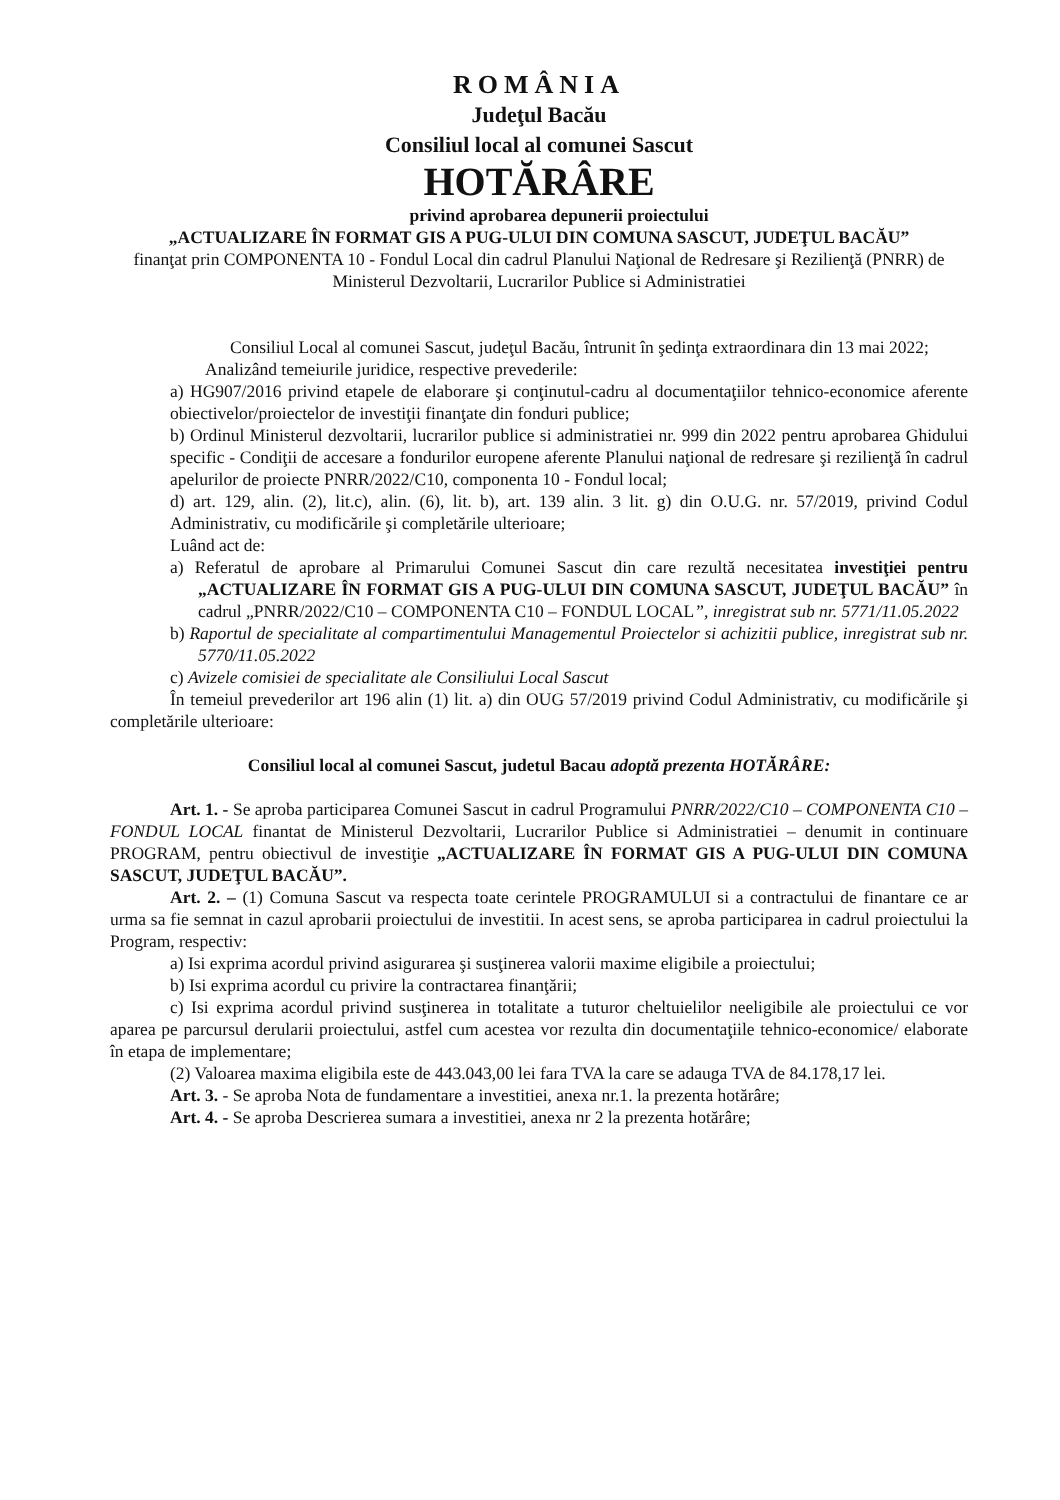ROMÂNIA
Judeţul Bacău
Consiliul local al comunei Sascut
HOTĂRÂRE
privind aprobarea depunerii proiectului
„ACTUALIZARE ÎN FORMAT GIS A PUG-ULUI DIN COMUNA SASCUT, JUDEŢUL BACĂU”
finanţat prin COMPONENTA 10 - Fondul Local din cadrul Planului Naţional de Redresare şi Rezilienţă (PNRR) de Ministerul Dezvoltarii, Lucrarilor Publice si Administratiei
Consiliul Local al comunei Sascut, judeţul Bacău, întrunit în şedinţa extraordinara din 13 mai 2022;
Analizând temeiurile juridice, respective prevederile:
a) HG907/2016 privind etapele de elaborare şi conţinutul-cadru al documentaţiilor tehnico-economice aferente obiectivelor/proiectelor de investiţii finanţate din fonduri publice;
b) Ordinul Ministerul dezvoltarii, lucrarilor publice si administratiei nr. 999 din 2022 pentru aprobarea Ghidului specific - Condiţii de accesare a fondurilor europene aferente Planului naţional de redresare şi rezilienţă în cadrul apelurilor de proiecte PNRR/2022/C10, componenta 10 - Fondul local;
d) art. 129, alin. (2), lit.c), alin. (6), lit. b), art. 139 alin. 3 lit. g) din O.U.G. nr. 57/2019, privind Codul Administrativ, cu modificările şi completările ulterioare;
Luând act de:
a) Referatul de aprobare al Primarului Comunei Sascut din care rezultă necesitatea investiţiei pentru „ACTUALIZARE ÎN FORMAT GIS A PUG-ULUI DIN COMUNA SASCUT, JUDEŢUL BACĂU” în cadrul „PNRR/2022/C10 – COMPONENTA C10 – FONDUL LOCAL”, inregistrat sub nr. 5771/11.05.2022
b) Raportul de specialitate al compartimentului Managementul Proiectelor si achizitii publice, inregistrat sub nr. 5770/11.05.2022
c) Avizele comisiei de specialitate ale Consiliului Local Sascut
În temeiul prevederilor art 196 alin (1) lit. a) din OUG 57/2019 privind Codul Administrativ, cu modificările şi completările ulterioare:
Consiliul local al comunei Sascut, judetul Bacau adoptă prezenta HOTĂRÂRE:
Art. 1. - Se aproba participarea Comunei Sascut in cadrul Programului PNRR/2022/C10 – COMPONENTA C10 – FONDUL LOCAL finantat de Ministerul Dezvoltarii, Lucrarilor Publice si Administratiei – denumit in continuare PROGRAM, pentru obiectivul de investiţie „ACTUALIZARE ÎN FORMAT GIS A PUG-ULUI DIN COMUNA SASCUT, JUDEŢUL BACĂU”.
Art. 2. – (1) Comuna Sascut va respecta toate cerintele PROGRAMULUI si a contractului de finantare ce ar urma sa fie semnat in cazul aprobarii proiectului de investitii. In acest sens, se aproba participarea in cadrul proiectului la Program, respectiv:
a) Isi exprima acordul privind asigurarea şi susţinerea valorii maxime eligibile a proiectului;
b) Isi exprima acordul cu privire la contractarea finanţării;
c) Isi exprima acordul privind susţinerea in totalitate a tuturor cheltuielilor neeligibile ale proiectului ce vor aparea pe parcursul derularii proiectului, astfel cum acestea vor rezulta din documentaţiile tehnico-economice/ elaborate în etapa de implementare;
(2) Valoarea maxima eligibila este de 443.043,00 lei fara TVA la care se adauga TVA de 84.178,17 lei.
Art. 3. - Se aproba Nota de fundamentare a investitiei, anexa nr.1. la prezenta hotărâre;
Art. 4. - Se aproba Descrierea sumara a investitiei, anexa nr 2 la prezenta hotărâre;